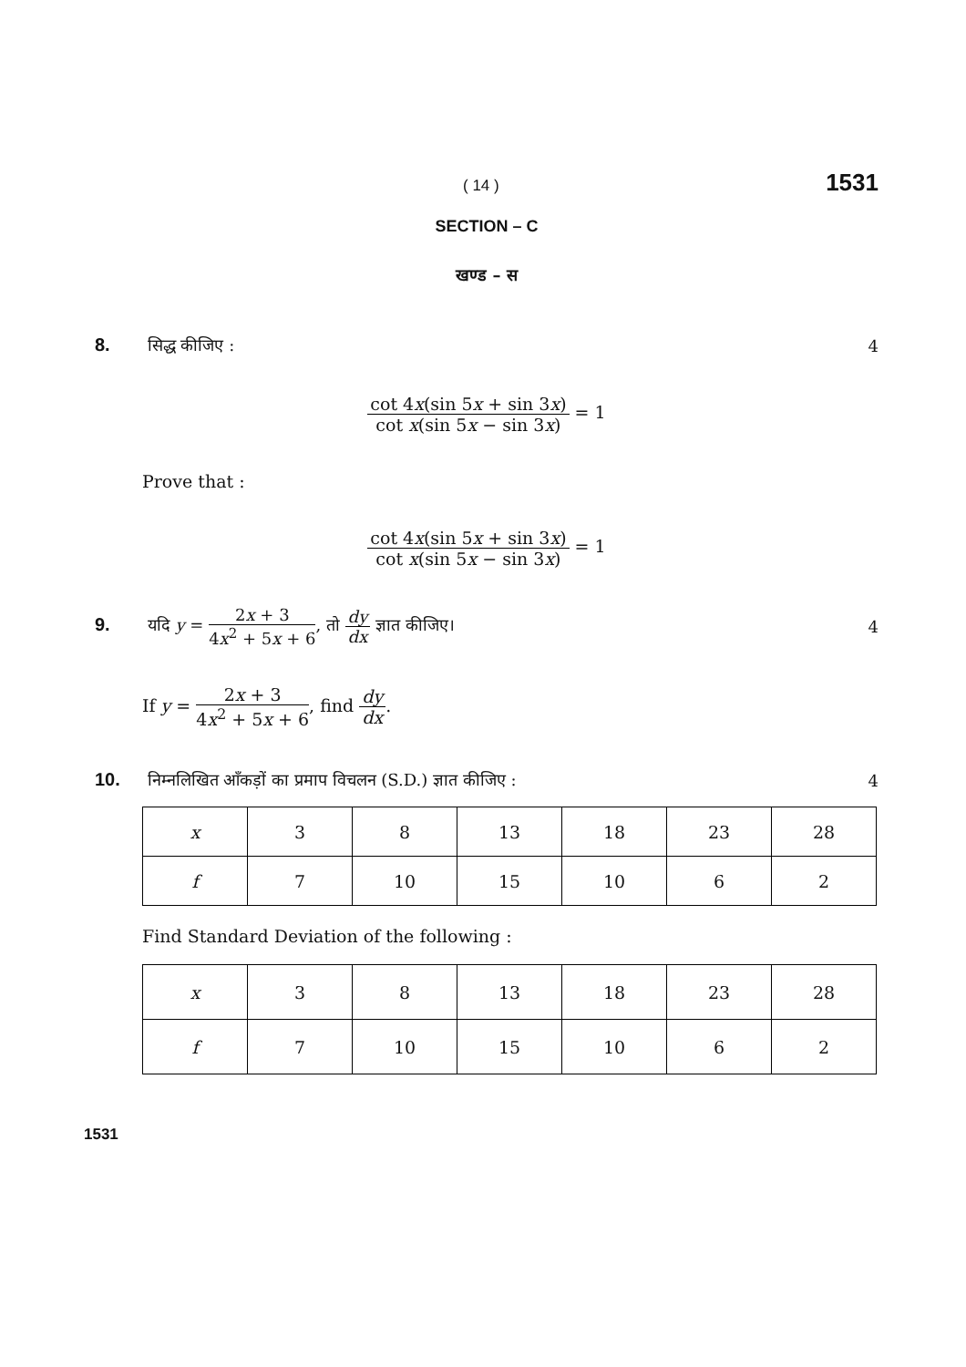( 14 ) 1531
SECTION – C
खण्ड – स
8. सिद्ध कीजिए : 4
cot 4x(sin 5x + sin 3x) cot x(sin 5x − sin 3x) = 1
Prove that :
cot 4x(sin 5x + sin 3x) cot x(sin 5x − sin 3x) = 1
9. यदि y = 2x + 3 4x<sup>2</sup> + 5x + 6, तो dy dx ज्ञात कीजिए। 4
If y = 2x + 3 4x<sup>2</sup> + 5x + 6, find dy dx.
10. निम्नलिखित आँकड़ों का प्रमाप विचलन (S.D.) ज्ञात कीजिए : 4
| x | 3 | 8 | 13 | 18 | 23 | 28 |
| f | 7 | 10 | 15 | 10 | 6 | 2 |
Find Standard Deviation of the following :
| x | 3 | 8 | 13 | 18 | 23 | 28 |
| f | 7 | 10 | 15 | 10 | 6 | 2 |
1531